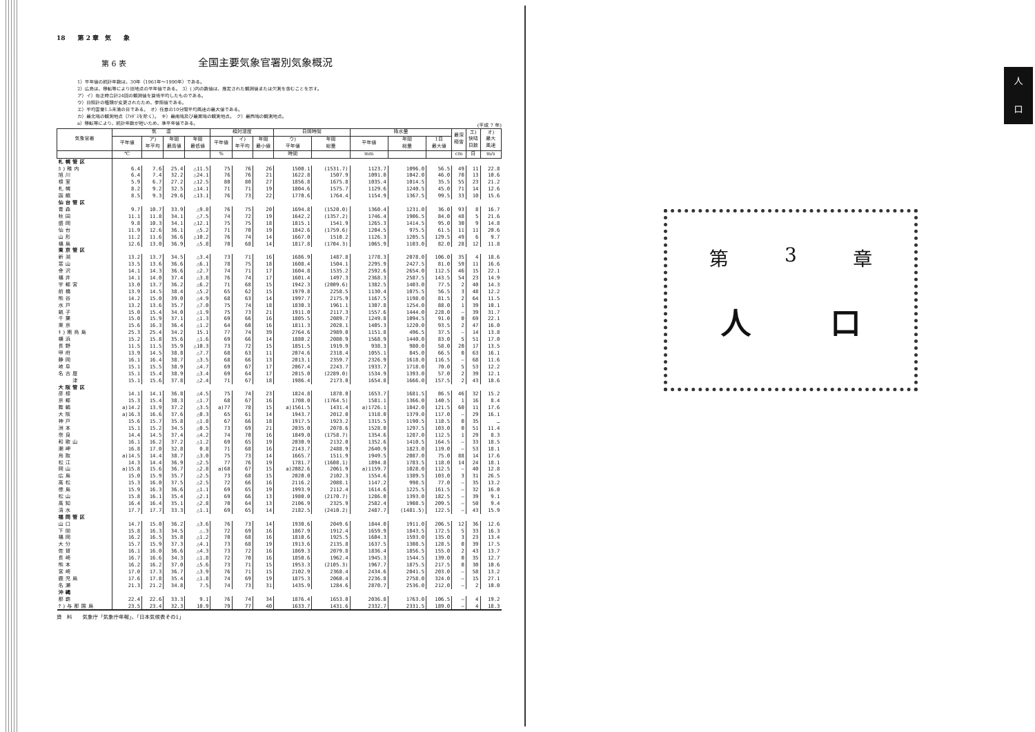18　　第 2 章　気　　象
第 6 表 全国主要気象官署別気象概況
1）平年値の統計年数は、30年（1961年～1990年）である。
2）広島は、移転等により旧地点の平年値である。　3）( )内の数値は、推定された観測値または欠測を含むことを示す。
ア）イ）毎正時合計24回の観測値を算術平均したものである。
ウ）日照計の種類が変更されたため、参照値である。
エ）平均雲量1.5未満の日である。　オ）任意の10分間平均風速の最大値である。
カ）最北端の観測地点（ｱﾒﾀﾞｽを除く）。　キ）最南端及び最東端の観測地点。　ク）最西端の観測地点。
a）移転等により、統計年数が短いため、準平年値である。
(平成 7 年)
| 気象官署 | 気 温 | | | | 相対湿度 | | | 日照時間 | | 降水量 | | | 最深 積雪 | エ) 快晴 日数 | オ) 最大 風速 |
| --- | --- | --- | --- | --- | --- | --- | --- | --- | --- | --- | --- | --- | --- | --- | --- |
| | 平年値 | ア) 年平均 | 年間 最高値 | 年間 最低値 | 平年値 | イ) 年平均 | 年間 最小値 | ウ) 平年値 | 年間 総量 | 平年値 | 年間 総量 | 1日 最大値 | | | |
| | ℃ | | | | % | | | 時間 | | mm | | | cm | 日 | m/s |
| 札幌管区 | | | | | | | | | | | | | | | |
| ｶ)稚内 | 6.4 | 7.6 | 25.4 | △11.5 | 75 | 76 | 26 | 1500.1 | (1531.7) | 1123.7 | 1096.0 | 56.5 | 49 | 11 | 22.8 |
| 旭川 | 6.4 | 7.4 | 32.2 | △24.1 | 76 | 76 | 21 | 1622.8 | 1507.9 | 1091.0 | 1042.0 | 46.0 | 70 | 13 | 10.6 |
| 根室 | 5.9 | 6.7 | 27.2 | △12.5 | 80 | 80 | 27 | 1856.8 | 1675.8 | 1035.4 | 1014.5 | 35.5 | 55 | 23 | 21.2 |
| 札幌 | 8.2 | 9.2 | 32.5 | △14.1 | 71 | 71 | 19 | 1804.6 | 1575.7 | 1129.6 | 1240.5 | 45.0 | 71 | 14 | 12.6 |
| 函館 | 8.5 | 9.3 | 29.6 | △13.1 | 76 | 73 | 22 | 1770.6 | 1764.4 | 1154.9 | 1367.5 | 99.5 | 33 | 10 | 15.6 |
| 仙台管区 | | | | | | | | | | | | | | | |
| 青森 | 9.7 | 10.7 | 33.9 | △9.8 | 76 | 75 | 20 | 1694.8 | (1520.0) | 1360.4 | 1231.0 | 36.0 | 93 | 8 | 16.7 |
| 秋田 | 11.1 | 11.8 | 34.1 | △7.5 | 74 | 72 | 19 | 1642.2 | (1357.2) | 1746.4 | 1906.5 | 84.0 | 48 | 5 | 21.6 |
| 盛岡 | 9.8 | 10.3 | 34.1 | △12.1 | 75 | 75 | 18 | 1815.1 | 1541.9 | 1265.3 | 1414.5 | 95.0 | 30 | 9 | 14.8 |
| 仙台 | 11.9 | 12.6 | 36.1 | △5.2 | 71 | 70 | 19 | 1842.6 | (1759.6) | 1204.5 | 975.5 | 61.5 | 11 | 11 | 20.6 |
| 山形 | 11.2 | 11.6 | 36.6 | △10.2 | 76 | 74 | 14 | 1667.0 | 1510.2 | 1126.3 | 1205.5 | 129.5 | 49 | 6 | 9.7 |
| 福島 | 12.6 | 13.0 | 36.9 | △5.8 | 70 | 68 | 14 | 1817.8 | (1704.3) | 1065.9 | 1103.0 | 82.0 | 28 | 12 | 11.8 |
| 東京管区 | | | | | | | | | | | | | | | |
| 新潟 | 13.2 | 13.7 | 34.5 | △3.4 | 73 | 71 | 16 | 1686.9 | 1487.8 | 1778.3 | 2078.0 | 106.0 | 35 | 4 | 18.6 |
| 富山 | 13.5 | 13.6 | 36.6 | △6.1 | 78 | 75 | 18 | 1608.4 | 1504.1 | 2295.9 | 2427.5 | 81.0 | 59 | 11 | 16.6 |
| 金沢 | 14.1 | 14.3 | 36.6 | △2.7 | 74 | 71 | 17 | 1604.8 | 1535.2 | 2592.6 | 2654.0 | 112.5 | 46 | 15 | 22.1 |
| 福井 | 14.1 | 14.0 | 37.4 | △3.8 | 76 | 74 | 17 | 1601.4 | 1497.3 | 2368.3 | 2587.5 | 143.5 | 54 | 23 | 14.9 |
| 宇都宮 | 13.0 | 13.7 | 36.2 | △6.2 | 71 | 68 | 15 | 1942.3 | (2009.6) | 1382.5 | 1403.0 | 77.5 | 2 | 40 | 14.3 |
| 前橋 | 13.9 | 14.5 | 38.4 | △5.2 | 65 | 62 | 15 | 1979.8 | 2258.5 | 1130.4 | 1075.5 | 56.5 | 3 | 48 | 12.2 |
| 熊谷 | 14.2 | 15.0 | 39.0 | △4.9 | 68 | 63 | 14 | 1997.7 | 2175.9 | 1167.5 | 1198.0 | 81.5 | 2 | 64 | 11.5 |
| 水戸 | 13.2 | 13.6 | 35.7 | △7.0 | 75 | 74 | 18 | 1830.3 | 1961.1 | 1307.8 | 1254.0 | 88.0 | 1 | 39 | 10.1 |
| 銚子 | 15.0 | 15.4 | 34.0 | △1.9 | 75 | 73 | 21 | 1911.0 | 2117.3 | 1557.6 | 1444.0 | 228.0 | — | 39 | 31.7 |
| 千葉 | 15.0 | 15.9 | 37.1 | △1.3 | 69 | 66 | 16 | 1805.5 | 2089.7 | 1249.8 | 1094.5 | 91.0 | 0 | 69 | 22.1 |
| 東京 | 15.6 | 16.3 | 36.4 | △1.2 | 64 | 60 | 16 | 1811.3 | 2028.1 | 1405.3 | 1220.0 | 93.5 | 2 | 47 | 16.0 |
| ｷ)南鳥島 | 25.3 | 25.4 | 34.2 | 15.1 | 77 | 74 | 39 | 2764.6 | 2989.0 | 1151.8 | 496.5 | 37.5 | — | 14 | 13.8 |
| 横浜 | 15.2 | 15.8 | 35.6 | △1.6 | 69 | 66 | 14 | 1880.2 | 2080.9 | 1568.9 | 1440.0 | 83.0 | 5 | 51 | 17.0 |
| 長野 | 11.5 | 11.5 | 35.9 | △10.3 | 73 | 72 | 15 | 1851.5 | 1919.9 | 938.3 | 980.0 | 58.0 | 20 | 17 | 13.5 |
| 甲府 | 13.9 | 14.5 | 38.8 | △7.7 | 68 | 63 | 11 | 2074.6 | 2318.4 | 1055.1 | 845.0 | 66.5 | 0 | 63 | 16.1 |
| 静岡 | 16.1 | 16.4 | 38.7 | △3.5 | 68 | 66 | 13 | 2013.1 | 2359.7 | 2326.9 | 1618.0 | 116.5 | — | 68 | 11.6 |
| 岐阜 | 15.1 | 15.5 | 38.9 | △4.7 | 69 | 67 | 17 | 2067.4 | 2243.7 | 1933.7 | 1718.0 | 70.0 | 5 | 53 | 12.2 |
| 名古屋 | 15.1 | 15.4 | 38.9 | △3.4 | 69 | 64 | 17 | 2015.0 | (2289.0) | 1534.9 | 1393.0 | 57.0 | 2 | 39 | 12.1 |
| 津 | 15.1 | 15.6 | 37.8 | △2.4 | 71 | 67 | 18 | 1986.4 | 2173.0 | 1654.8 | 1666.0 | 157.5 | 2 | 43 | 18.6 |
| 大阪管区 | | | | | | | | | | | | | | | |
| 彦根 | 14.1 | 14.1 | 36.8 | △4.5 | 75 | 74 | 23 | 1824.8 | 1878.0 | 1653.7 | 1681.5 | 86.5 | 46 | 32 | 15.2 |
| 京都 | 15.3 | 15.4 | 38.3 | △1.7 | 68 | 67 | 16 | 1708.0 | (1764.5) | 1581.1 | 1366.0 | 140.5 | 1 | 16 | 8.4 |
| 舞鶴 | a)14.2 | 13.9 | 37.2 | △3.5 | a)77 | 78 | 15 | a)1561.5 | 1431.4 | a)1726.1 | 1842.0 | 121.5 | 60 | 11 | 17.6 |
| 大阪 | a)16.3 | 16.6 | 37.6 | △0.3 | 65 | 61 | 14 | 1943.7 | 2012.0 | 1318.0 | 1379.0 | 117.0 | — | 29 | 16.1 |
| 神戸 | 15.6 | 15.7 | 35.8 | △1.8 | 67 | 66 | 18 | 1917.5 | 1923.2 | 1315.5 | 1190.5 | 118.5 | 0 | 35 | … |
| 洲本 | 15.1 | 15.2 | 34.5 | △0.5 | 73 | 69 | 21 | 2035.0 | 2078.6 | 1528.0 | 1297.5 | 103.0 | 0 | 51 | 11.4 |
| 奈良 | 14.4 | 14.5 | 37.4 | △4.2 | 74 | 70 | 16 | 1849.0 | (1758.7) | 1354.6 | 1287.0 | 112.5 | 1 | 29 | 8.3 |
| 和歌山 | 16.1 | 16.2 | 37.2 | △1.2 | 69 | 65 | 19 | 2030.9 | 2132.0 | 1352.6 | 1410.5 | 164.5 | — | 33 | 18.5 |
| 潮岬 | 16.8 | 17.0 | 32.8 | 0.8 | 71 | 68 | 16 | 2143.7 | 2488.9 | 2640.9 | 1823.0 | 119.0 | — | 53 | 18.1 |
| 鳥取 | a)14.5 | 14.4 | 38.7 | △3.0 | 75 | 73 | 14 | 1665.7 | 1511.9 | 1949.5 | 2087.0 | 75.0 | 88 | 14 | 17.6 |
| 松江 | 14.3 | 14.4 | 36.9 | △2.5 | 77 | 76 | 19 | 1781.7 | (1608.1) | 1894.8 | 1783.5 | 118.0 | 14 | 24 | 18.1 |
| 岡山 | a)15.8 | 15.6 | 36.7 | △2.8 | a)68 | 67 | 15 | a)2082.6 | 2061.9 | a)1159.7 | 1028.0 | 112.5 | — | 40 | 12.8 |
| 広島 | 15.0 | 15.9 | 35.7 | △2.5 | 73 | 68 | 15 | 2020.0 | 2102.3 | 1554.6 | 1389.5 | 103.0 | 3 | 31 | 26.5 |
| 高松 | 15.3 | 16.0 | 37.5 | △2.5 | 72 | 66 | 16 | 2116.2 | 2088.1 | 1147.2 | 998.5 | 77.0 | — | 35 | 13.2 |
| 徳島 | 15.9 | 16.3 | 36.6 | △1.1 | 69 | 65 | 19 | 1993.9 | 2112.4 | 1614.6 | 1225.5 | 161.5 | — | 32 | 16.0 |
| 松山 | 15.8 | 16.1 | 35.4 | △2.1 | 69 | 66 | 13 | 1980.0 | (2170.7) | 1286.0 | 1393.0 | 182.5 | — | 39 | 9.1 |
| 高知 | 16.4 | 16.4 | 35.1 | △2.8 | 70 | 64 | 13 | 2106.9 | 2325.9 | 2582.4 | 1908.5 | 209.5 | — | 50 | 9.4 |
| 清水 | 17.7 | 17.7 | 33.3 | △1.1 | 69 | 65 | 14 | 2182.5 | (2410.2) | 2487.7 | (1481.5) | 122.5 | — | 43 | 15.9 |
| 福岡管区 | | | | | | | | | | | | | | | |
| 山口 | 14.7 | 15.0 | 36.2 | △3.6 | 76 | 73 | 14 | 1930.6 | 2049.6 | 1844.0 | 1911.0 | 206.5 | 12 | 36 | 12.6 |
| 下関 | 15.8 | 16.3 | 34.5 | △.3 | 72 | 69 | 16 | 1867.9 | 1912.4 | 1659.9 | 1843.5 | 172.5 | 5 | 33 | 16.3 |
| 福岡 | 16.2 | 16.5 | 35.8 | △1.2 | 70 | 68 | 16 | 1810.6 | 1925.5 | 1604.3 | 1593.0 | 135.0 | 3 | 23 | 13.4 |
| 大分 | 15.7 | 15.9 | 37.3 | △4.1 | 73 | 68 | 19 | 1913.6 | 2135.8 | 1637.5 | 1308.5 | 128.5 | 0 | 39 | 17.5 |
| 佐賀 | 16.1 | 16.0 | 36.6 | △4.3 | 73 | 72 | 16 | 1869.3 | 2079.8 | 1836.4 | 1856.5 | 155.0 | 2 | 43 | 13.7 |
| 長崎 | 16.7 | 16.6 | 34.3 | △1.8 | 72 | 70 | 16 | 1850.6 | 1962.4 | 1945.3 | 1544.5 | 139.0 | 0 | 35 | 12.7 |
| 熊本 | 16.2 | 16.2 | 37.0 | △5.6 | 73 | 71 | 15 | 1953.3 | (2105.3) | 1967.7 | 1875.5 | 217.5 | 0 | 30 | 10.6 |
| 宮崎 | 17.0 | 17.3 | 36.7 | △3.9 | 76 | 71 | 15 | 2102.9 | 2368.4 | 2434.6 | 2041.5 | 203.0 | — | 58 | 13.2 |
| 鹿児島 | 17.6 | 17.8 | 35.4 | △1.8 | 74 | 69 | 19 | 1875.3 | 2060.4 | 2236.8 | 2758.0 | 324.0 | — | 15 | 27.1 |
| 名瀬 | 21.3 | 21.2 | 34.8 | 7.5 | 74 | 73 | 31 | 1435.9 | 1284.6 | 2870.7 | 2536.0 | 212.0 | — | 2 | 10.0 |
| 沖縄 | | | | | | | | | | | | | | | |
| 那覇 | 22.4 | 22.6 | 33.3 | 9.1 | 76 | 74 | 34 | 1876.4 | 1653.0 | 2036.8 | 1763.0 | 106.5 | — | 4 | 19.2 |
| ｸ)与那国島 | 23.5 | 23.4 | 32.3 | 10.9 | 79 | 77 | 40 | 1633.7 | 1431.6 | 2332.7 | 2331.5 | 189.0 | — | 4 | 18.3 |
資　料　　気象庁「気象庁年報」、「日本気候表その1」
人
口
第 3 章
人 口